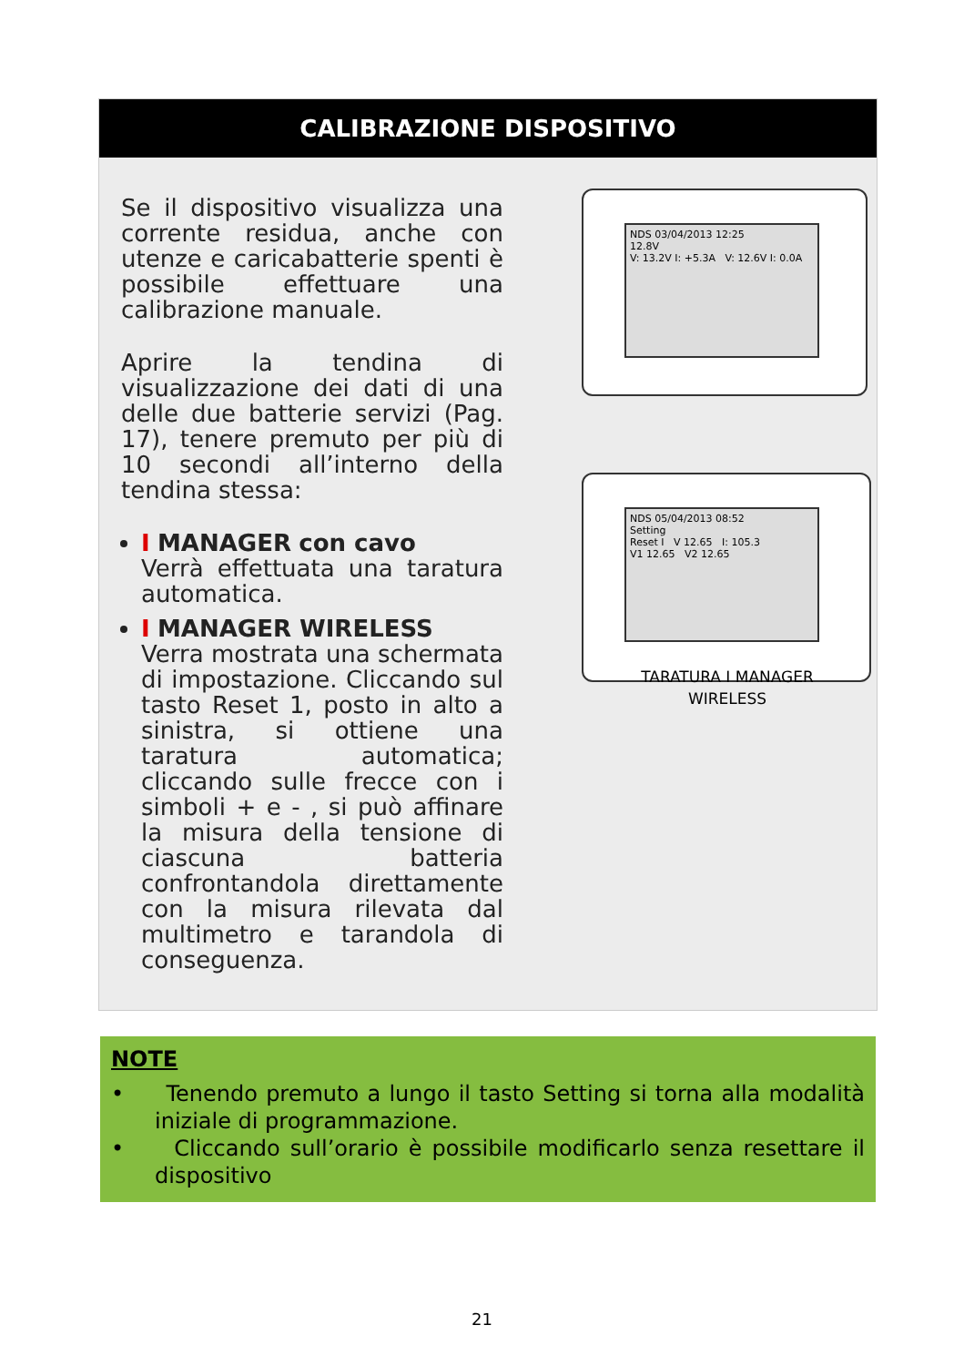CALIBRAZIONE DISPOSITIVO
Se il dispositivo visualizza una corrente residua, anche con utenze e caricabatterie spenti è possibile effettuare una calibrazione manuale.
Aprire la tendina di visualizzazione dei dati di una delle due batterie servizi (Pag. 17), tenere premuto per più di 10 secondi all’interno della tendina stessa:
I MANAGER con cavo
Verrà effettuata una taratura automatica.
I MANAGER WIRELESS
Verra mostrata una schermata di impostazione. Cliccando sul tasto Reset 1, posto in alto a sinistra, si ottiene una taratura automatica; cliccando sulle frecce con i simboli + e - , si può affinare la misura della tensione di ciascuna batteria confrontandola direttamente con la misura rilevata dal multimetro e tarandola di conseguenza.
NDS 03/04/2013 12:25
12.8V
V: 13.2V I: +5.3A V: 12.6V I: 0.0A
NDS 05/04/2013 08:52
Setting
Reset I V 12.65 I: 105.3
V1 12.65 V2 12.65
TARATURA I MANAGER
WIRELESS
NOTE
• Tenendo premuto a lungo il tasto Setting si torna alla modalità iniziale di programmazione.
• Cliccando sull’orario è possibile modificarlo senza resettare il dispositivo
21